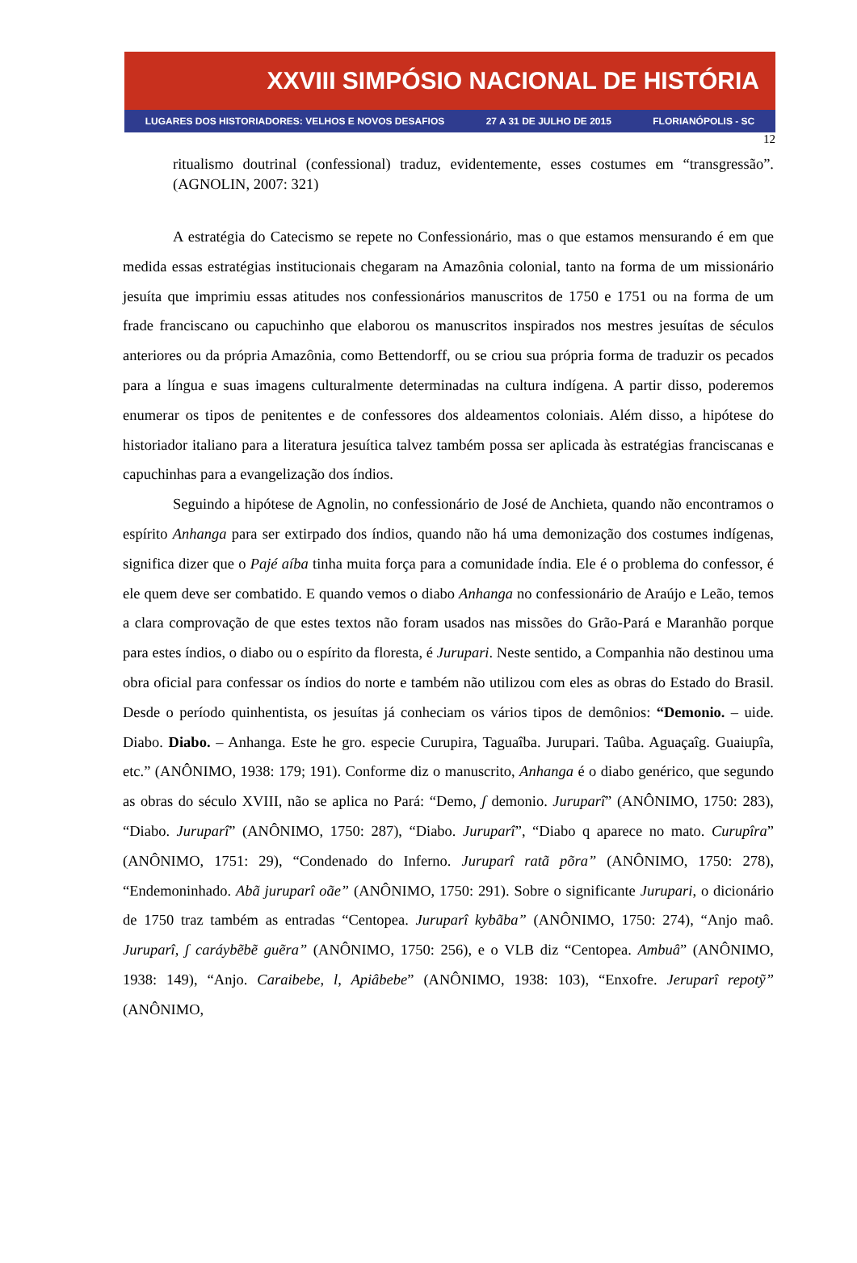XXVIII SIMPÓSIO NACIONAL DE HISTÓRIA
LUGARES DOS HISTORIADORES: VELHOS E NOVOS DESAFIOS 27 A 31 DE JULHO DE 2015 FLORIANÓPOLIS - SC
12
ritualismo doutrinal (confessional) traduz, evidentemente, esses costumes em “transgressão”. (AGNOLIN, 2007: 321)
A estratégia do Catecismo se repete no Confessionário, mas o que estamos mensurando é em que medida essas estratégias institucionais chegaram na Amazônia colonial, tanto na forma de um missionário jesuíta que imprimiu essas atitudes nos confessionários manuscritos de 1750 e 1751 ou na forma de um frade franciscano ou capuchinho que elaborou os manuscritos inspirados nos mestres jesuítas de séculos anteriores ou da própria Amazônia, como Bettendorff, ou se criou sua própria forma de traduzir os pecados para a língua e suas imagens culturalmente determinadas na cultura indígena. A partir disso, poderemos enumerar os tipos de penitentes e de confessores dos aldeamentos coloniais. Além disso, a hipótese do historiador italiano para a literatura jesuítica talvez também possa ser aplicada às estratégias franciscanas e capuchinhas para a evangelização dos índios.
Seguindo a hipótese de Agnolin, no confessionário de José de Anchieta, quando não encontramos o espírito Anhanga para ser extirpado dos índios, quando não há uma demonização dos costumes indígenas, significa dizer que o Pajé aíba tinha muita força para a comunidade índia. Ele é o problema do confessor, é ele quem deve ser combatido. E quando vemos o diabo Anhanga no confessionário de Araújo e Leão, temos a clara comprovação de que estes textos não foram usados nas missões do Grão-Pará e Maranhão porque para estes índios, o diabo ou o espírito da floresta, é Jurupari. Neste sentido, a Companhia não destinou uma obra oficial para confessar os índios do norte e também não utilizou com eles as obras do Estado do Brasil. Desde o período quinhentista, os jesuítas já conheciam os vários tipos de demônios: “Demonio. – uide. Diabo. Diabo. – Anhanga. Este he gro. especie Curupira, Taguaîba. Jurupari. Taûba. Aguaçaîg. Guaiupîa, etc.” (ANÔNIMO, 1938: 179; 191). Conforme diz o manuscrito, Anhanga é o diabo genérico, que segundo as obras do século XVIII, não se aplica no Pará: “Demo, ʃ demonio. Juruparî” (ANÔNIMO, 1750: 283), “Diabo. Juruparî” (ANÔNIMO, 1750: 287), “Diabo. Juruparî”, “Diabo q aparece no mato. Curupîra” (ANÔNIMO, 1751: 29), “Condenado do Inferno. Juruparî ratã põra” (ANÔNIMO, 1750: 278), “Endemoninhado. Abã juruparî oãe” (ANÔNIMO, 1750: 291). Sobre o significante Jurupari, o dicionário de 1750 traz também as entradas “Centopea. Juruparî kybãba” (ANÔNIMO, 1750: 274), “Anjo maô. Juruparî, ʃ caráybẽbẽ guẽra” (ANÔNIMO, 1750: 256), e o VLB diz “Centopea. Ambuâ” (ANÔNIMO, 1938: 149), “Anjo. Caraibebe, l, Apiâbebe” (ANÔNIMO, 1938: 103), “Enxofre. Jeruparî repotỹ” (ANÔNIMO,